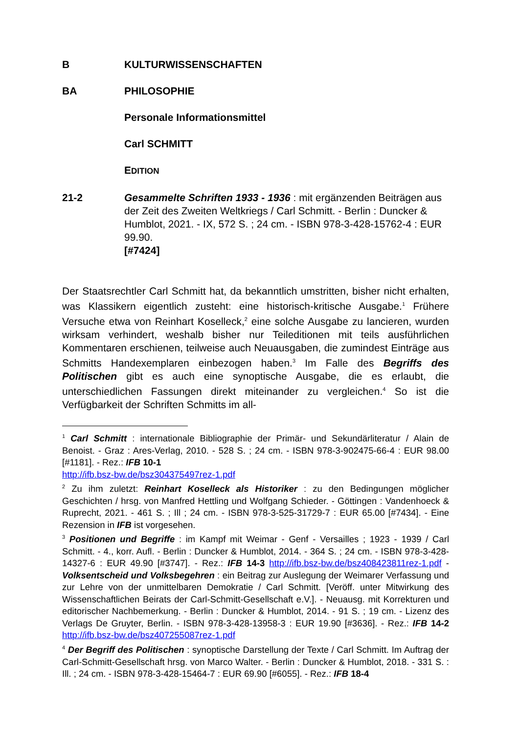B KULTURWISSENSCHAFTEN
BA PHILOSOPHIE
Personale Informationsmittel
Carl SCHMITT
EDITION
21-2 Gesammelte Schriften 1933 - 1936 : mit ergänzenden Beiträgen aus der Zeit des Zweiten Weltkriegs / Carl Schmitt. - Berlin : Duncker & Humblot, 2021. - IX, 572 S. ; 24 cm. - ISBN 978-3-428-15762-4 : EUR 99.90.
[#7424]
Der Staatsrechtler Carl Schmitt hat, da bekanntlich umstritten, bisher nicht erhalten, was Klassikern eigentlich zusteht: eine historisch-kritische Ausgabe.<sup>1</sup> Frühere Versuche etwa von Reinhart Koselleck,<sup>2</sup> eine solche Ausgabe zu lancieren, wurden wirksam verhindert, weshalb bisher nur Teileditionen mit teils ausführlichen Kommentaren erschienen, teilweise auch Neuausgaben, die zumindest Einträge aus Schmitts Handexemplaren einbezogen haben.<sup>3</sup> Im Falle des Begriffs des Politischen gibt es auch eine synoptische Ausgabe, die es erlaubt, die unterschiedlichen Fassungen direkt miteinander zu vergleichen.<sup>4</sup> So ist die Verfügbarkeit der Schriften Schmitts im all-
<sup>1</sup> Carl Schmitt : internationale Bibliographie der Primär- und Sekundärliteratur / Alain de Benoist. - Graz : Ares-Verlag, 2010. - 528 S. ; 24 cm. - ISBN 978-3-902475-66-4 : EUR 98.00 [#1181]. - Rez.: IFB 10-1
http://ifb.bsz-bw.de/bsz304375497rez-1.pdf
<sup>2</sup> Zu ihm zuletzt: Reinhart Koselleck als Historiker : zu den Bedingungen möglicher Geschichten / hrsg. von Manfred Hettling und Wolfgang Schieder. - Göttingen : Vandenhoeck & Ruprecht, 2021. - 461 S. ; Ill ; 24 cm. - ISBN 978-3-525-31729-7 : EUR 65.00 [#7434]. - Eine Rezension in IFB ist vorgesehen.
<sup>3</sup> Positionen und Begriffe : im Kampf mit Weimar - Genf - Versailles ; 1923 - 1939 / Carl Schmitt. - 4., korr. Aufl. - Berlin : Duncker & Humblot, 2014. - 364 S. ; 24 cm. - ISBN 978-3-428- 14327-6 : EUR 49.90 [#3747]. - Rez.: IFB 14-3 http://ifb.bsz-bw.de/bsz408423811rez-1.pdf - Volksentscheid und Volksbegehren : ein Beitrag zur Auslegung der Weimarer Verfassung und zur Lehre von der unmittelbaren Demokratie / Carl Schmitt. [Veröff. unter Mitwirkung des Wissenschaftlichen Beirats der Carl-Schmitt-Gesellschaft e.V.]. - Neuausg. mit Korrekturen und editorischer Nachbemerkung. - Berlin : Duncker & Humblot, 2014. - 91 S. ; 19 cm. - Lizenz des Verlags De Gruyter, Berlin. - ISBN 978-3-428-13958-3 : EUR 19.90 [#3636]. - Rez.: IFB 14-2 http://ifb.bsz-bw.de/bsz407255087rez-1.pdf
<sup>4</sup> Der Begriff des Politischen : synoptische Darstellung der Texte / Carl Schmitt. Im Auftrag der Carl-Schmitt-Gesellschaft hrsg. von Marco Walter. - Berlin : Duncker & Humblot, 2018. - 331 S. : Ill. ; 24 cm. - ISBN 978-3-428-15464-7 : EUR 69.90 [#6055]. - Rez.: IFB 18-4